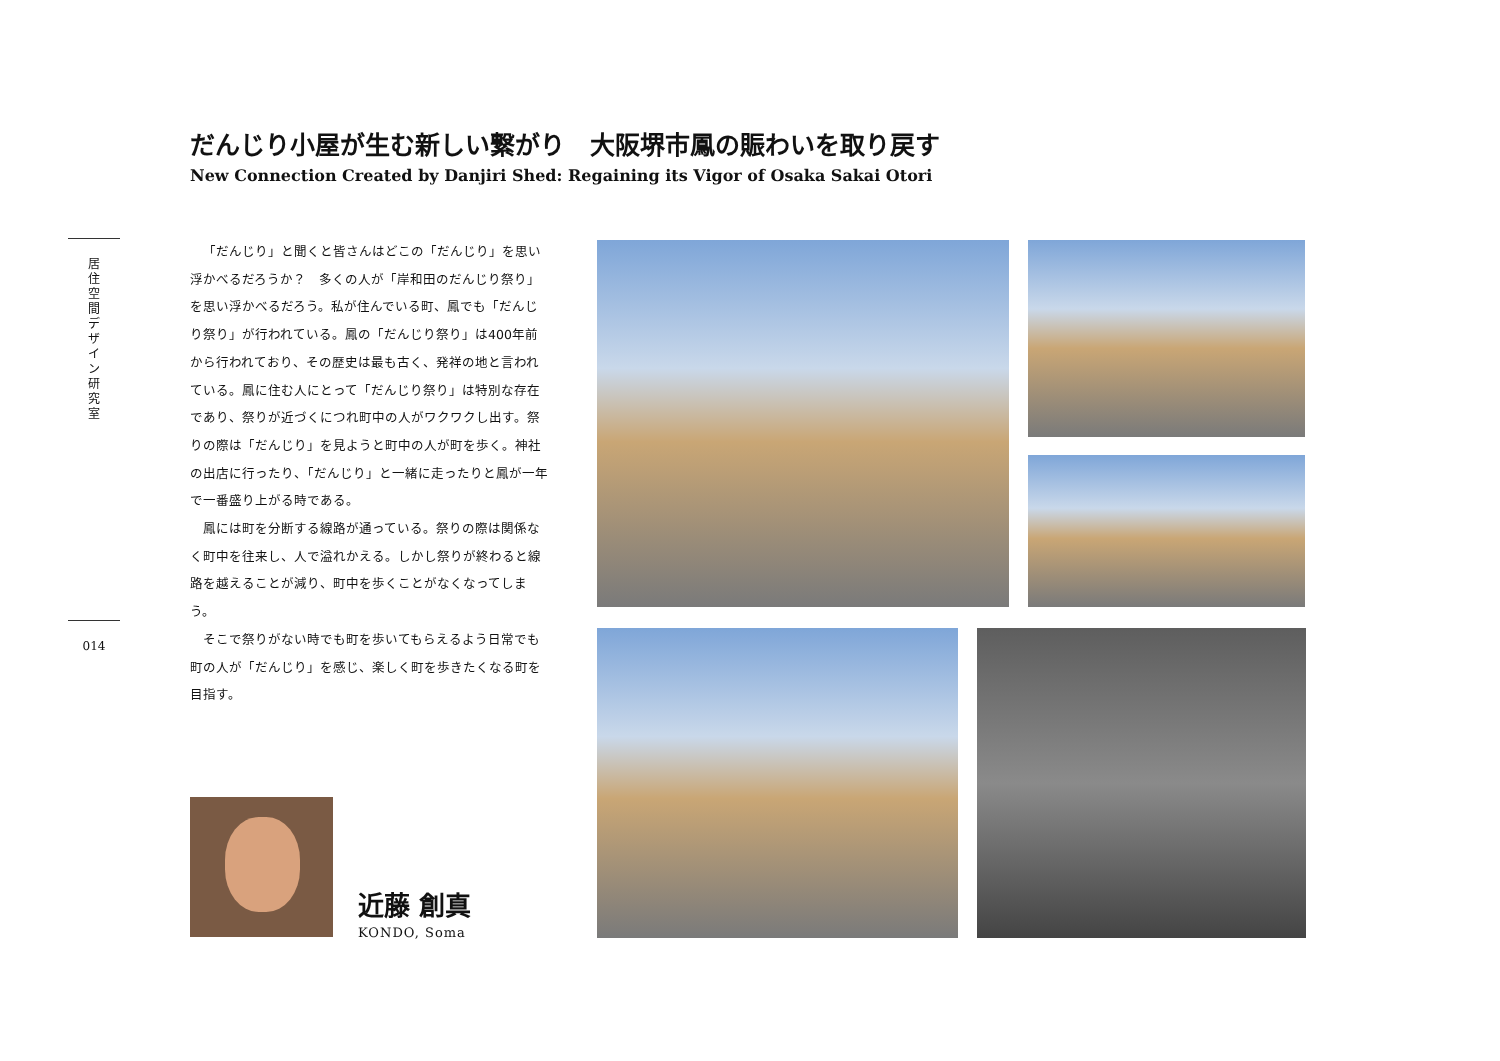だんじり小屋が生む新しい繋がり　大阪堺市鳳の賑わいを取り戻す
New Connection Created by Danjiri Shed: Regaining its Vigor of Osaka Sakai Otori
居
住
空
間
デ
ザ
イ
ン
研
究
室
「だんじり」と聞くと皆さんはどこの「だんじり」を思い浮かべるだろうか？　多くの人が「岸和田のだんじり祭り」を思い浮かべるだろう。私が住んでいる町、鳳でも「だんじり祭り」が行われている。鳳の「だんじり祭り」は400年前から行われており、その歴史は最も古く、発祥の地と言われている。鳳に住む人にとって「だんじり祭り」は特別な存在であり、祭りが近づくにつれ町中の人がワクワクし出す。祭りの際は「だんじり」を見ようと町中の人が町を歩く。神社の出店に行ったり、「だんじり」と一緒に走ったりと鳳が一年で一番盛り上がる時である。
鳳には町を分断する線路が通っている。祭りの際は関係なく町中を往来し、人で溢れかえる。しかし祭りが終わると線路を越えることが減り、町中を歩くことがなくなってしまう。
そこで祭りがない時でも町を歩いてもらえるよう日常でも町の人が「だんじり」を感じ、楽しく町を歩きたくなる町を目指す。
014
近藤 創真
KONDO, Soma